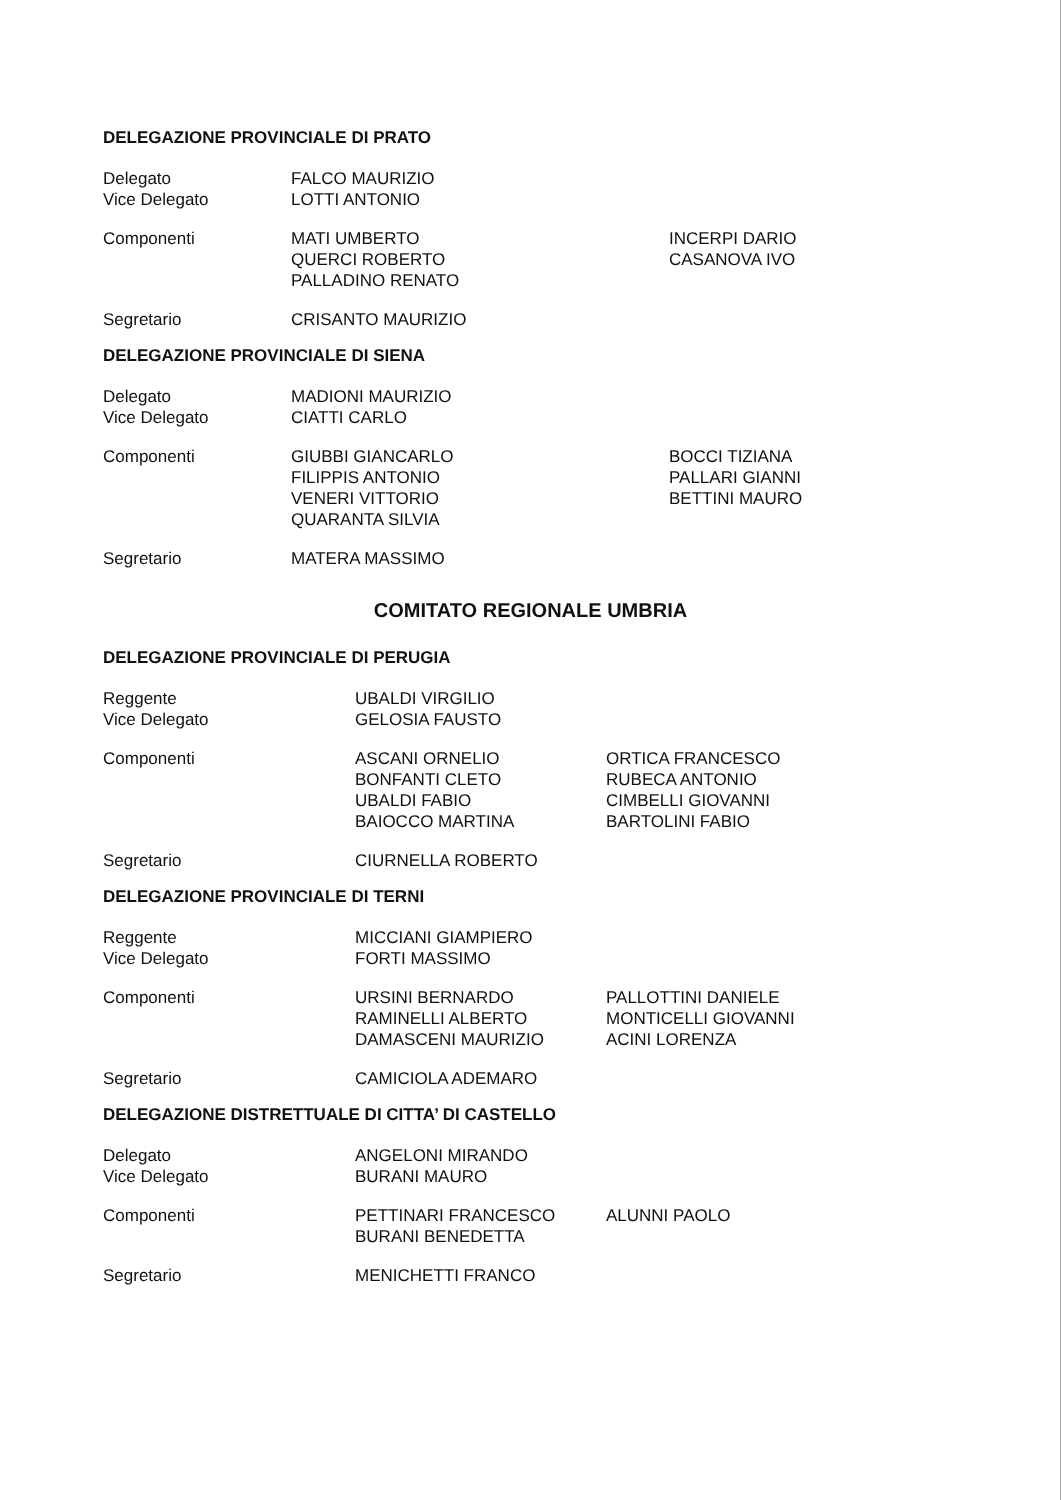DELEGAZIONE PROVINCIALE DI PRATO
| Delegato Vice Delegato | FALCO MAURIZIO LOTTI ANTONIO | |
| Componenti | MATI UMBERTO QUERCI ROBERTO PALLADINO RENATO | INCERPI DARIO CASANOVA IVO |
| Segretario | CRISANTO MAURIZIO | |
DELEGAZIONE PROVINCIALE DI SIENA
| Delegato Vice Delegato | MADIONI MAURIZIO CIATTI CARLO | |
| Componenti | GIUBBI GIANCARLO FILIPPIS ANTONIO VENERI VITTORIO QUARANTA SILVIA | BOCCI TIZIANA PALLARI GIANNI BETTINI MAURO |
| Segretario | MATERA MASSIMO | |
COMITATO REGIONALE UMBRIA
DELEGAZIONE PROVINCIALE DI PERUGIA
| Reggente Vice Delegato | UBALDI VIRGILIO GELOSIA FAUSTO | |
| Componenti | ASCANI ORNELIO BONFANTI CLETO UBALDI FABIO BAIOCCO MARTINA | ORTICA FRANCESCO RUBECA ANTONIO CIMBELLI GIOVANNI BARTOLINI FABIO |
| Segretario | CIURNELLA ROBERTO | |
DELEGAZIONE PROVINCIALE DI TERNI
| Reggente Vice Delegato | MICCIANI GIAMPIERO FORTI MASSIMO | |
| Componenti | URSINI BERNARDO RAMINELLI ALBERTO DAMASCENI MAURIZIO | PALLOTTINI DANIELE MONTICELLI GIOVANNI ACINI LORENZA |
| Segretario | CAMICIOLA ADEMARO | |
DELEGAZIONE DISTRETTUALE DI CITTA’ DI CASTELLO
| Delegato Vice Delegato | ANGELONI MIRANDO BURANI MAURO | |
| Componenti | PETTINARI FRANCESCO BURANI BENEDETTA | ALUNNI PAOLO |
| Segretario | MENICHETTI FRANCO | |